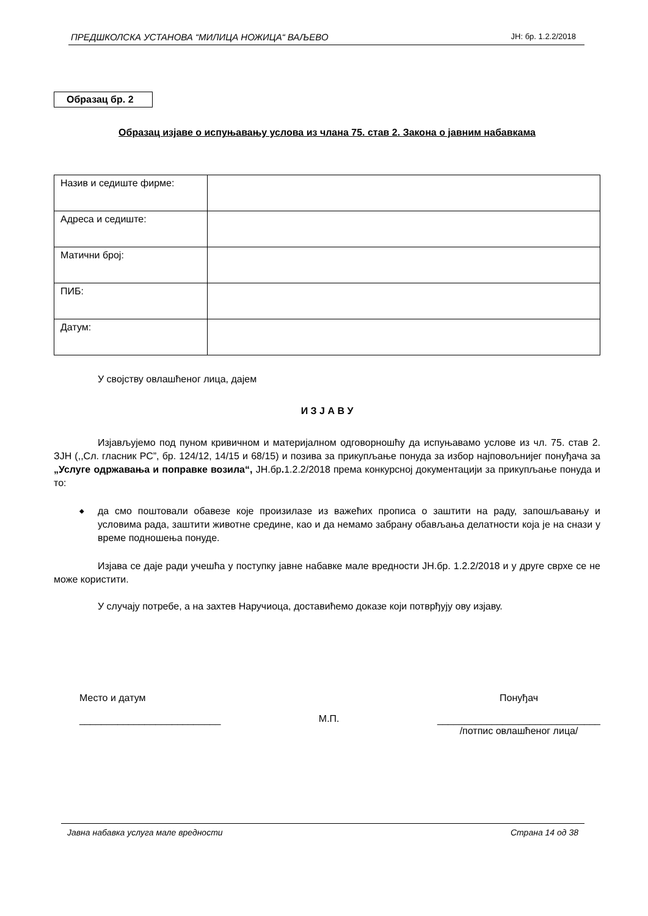ПРЕДШКОЛСКА УСТАНОВА “МИЛИЦА НОЖИЦА“ ВАЉЕВО ЈН: бр. 1.2.2/2018
Образац бр. 2
Образац изјаве о испуњавању услова из члана 75. став 2. Закона о јавним набавкама
| Назив и седиште фирме: | |
| Адреса и седиште: | |
| Матични број: | |
| ПИБ: | |
| Датум: | |
У својству овлашћеног лица, дајем
И З Ј А В У
Изјављујемо под пуном кривичном и материјалном одговорношћу да испуњавамо услове из чл. 75. став 2. ЗЈН (,,Сл. гласник РС”, бр. 124/12, 14/15 и 68/15) и позива за прикупљање понуда за избор најповољнијег понуђача за „Услуге одржавања и поправке возила“, ЈН.бр. 1.2.2/2018 према конкурсној документацији за прикупљање понуда и то:
◆ да смо поштовали обавезе које произилазе из важећих прописа о заштити на раду, запошљавању и условима рада, заштити животне средине, као и да немамо забрану обављања делатности која је на снази у време подношења понуде.
Изјава се даје ради учешћа у поступку јавне набавке мале вредности ЈН.бр. 1.2.2/2018 и у друге сврхе се не може користити.
У случају потребе, а на захтев Наручиоца, доставићемо доказе који потврђују ову изјаву.
Место и датум
__________________________
М.П.
Понуђач
______________________________
/потпис овлашћеног лица/
Јавна набавка услуга мале вредности Страна 14 од 38